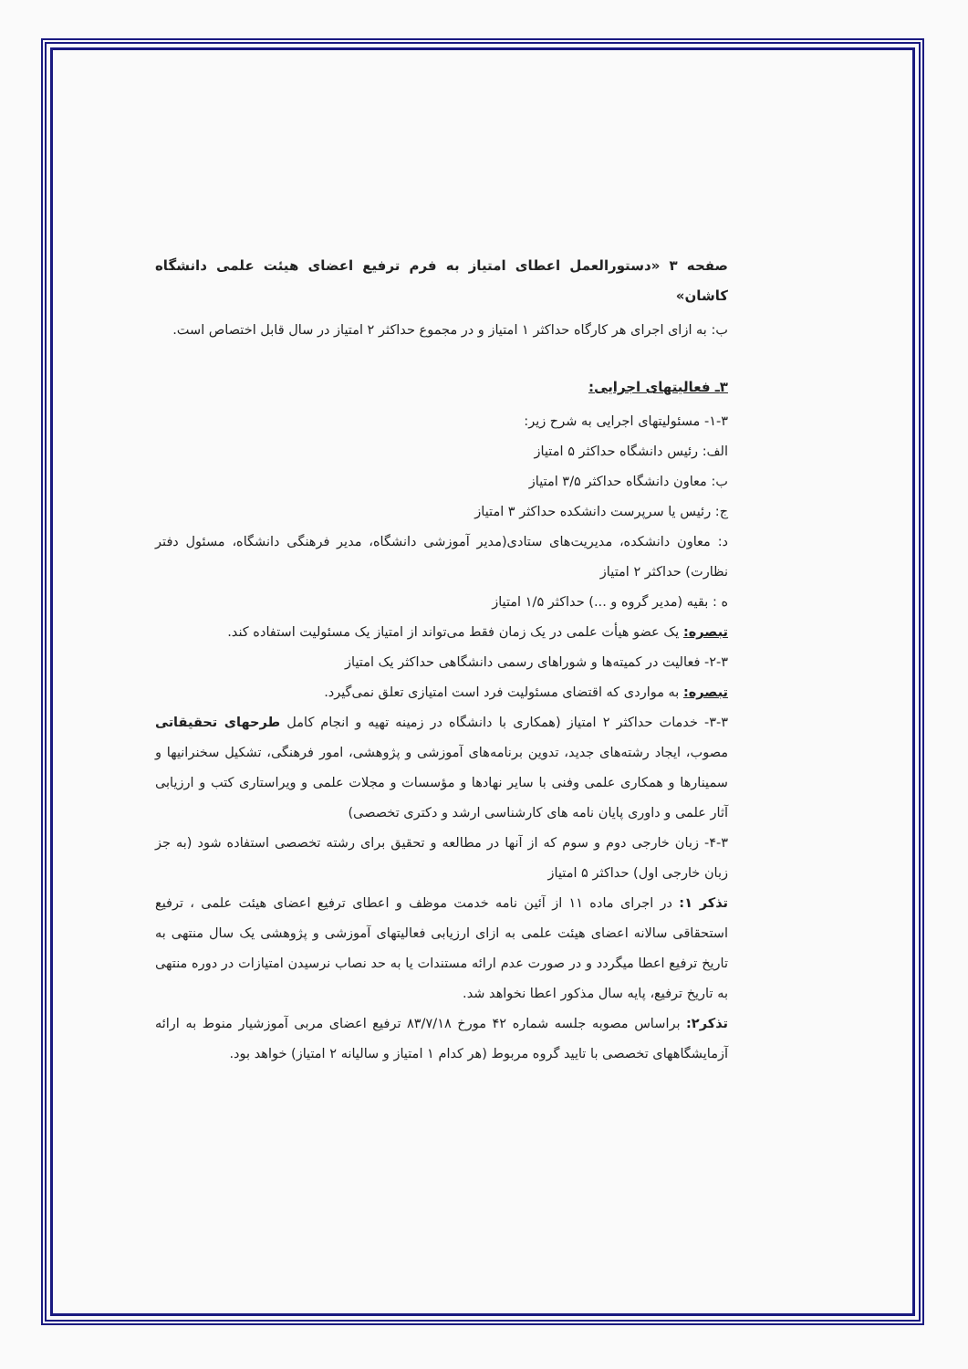صفحه ۳ «دستورالعمل اعطای امتیاز به فرم ترفیع اعضای هیئت علمی دانشگاه کاشان»
ب: به ازای اجرای هر کارگاه حداکثر ۱ امتیاز و در مجموع حداکثر ۲ امتیاز در سال قابل اختصاص است.
۳ـ فعالیتهای اجرایی:
۱-۳- مسئولیتهای اجرایی به شرح زیر:
الف: رئیس دانشگاه حداکثر ۵ امتیاز
ب: معاون دانشگاه حداکثر ۳/۵ امتیاز
ج: رئیس یا سرپرست دانشکده حداکثر ۳ امتیاز
د: معاون دانشکده، مدیریت‌های ستادی(مدیر آموزشی دانشگاه، مدیر فرهنگی دانشگاه، مسئول دفتر نظارت) حداکثر ۲ امتیاز
ه : بقیه (مدیر گروه و ...) حداکثر ۱/۵ امتیاز
تبصره: یک عضو هیأت علمی در یک زمان فقط می‌تواند از امتیاز یک مسئولیت استفاده کند.
۲-۳- فعالیت در کمیته‌ها و شوراهای رسمی دانشگاهی حداکثر یک امتیاز
تبصره: به مواردی که اقتضای مسئولیت فرد است امتیازی تعلق نمی‌گیرد.
۳-۳- خدمات حداکثر ۲ امتیاز (همکاری با دانشگاه در زمینه تهیه و انجام کامل طرحهای تحقیقاتی مصوب، ایجاد رشته‌های جدید، تدوین برنامه‌های آموزشی و پژوهشی، امور فرهنگی، تشکیل سخنرانیها و سمینارها و همکاری علمی وفنی با سایر نهادها و مؤسسات و مجلات علمی و ویراستاری کتب و ارزیابی آثار علمی و داوری پایان نامه های کارشناسی ارشد و دکتری تخصصی)
۴-۳- زبان خارجی دوم و سوم که از آنها در مطالعه و تحقیق برای رشته تخصصی استفاده شود (به جز زبان خارجی اول) حداکثر ۵ امتیاز
تذکر ۱: در اجرای ماده ۱۱ از آئین نامه خدمت موظف و اعطای ترفیع اعضای هیئت علمی ، ترفیع استحقاقی سالانه اعضای هیئت علمی به ازای ارزیابی فعالیتهای آموزشی و پژوهشی یک سال منتهی به تاریخ ترفیع اعطا میگردد و در صورت عدم ارائه مستندات یا به حد نصاب نرسیدن امتیازات در دوره منتهی به تاریخ ترفیع، پایه سال مذکور اعطا نخواهد شد.
تذکر۲: براساس مصوبه جلسه شماره ۴۲ مورخ ۸۳/۷/۱۸ ترفیع اعضای مربی آموزشیار منوط به ارائه آزمایشگاههای تخصصی با تایید گروه مربوط (هر کدام ۱ امتیاز و سالیانه ۲ امتیاز) خواهد بود.